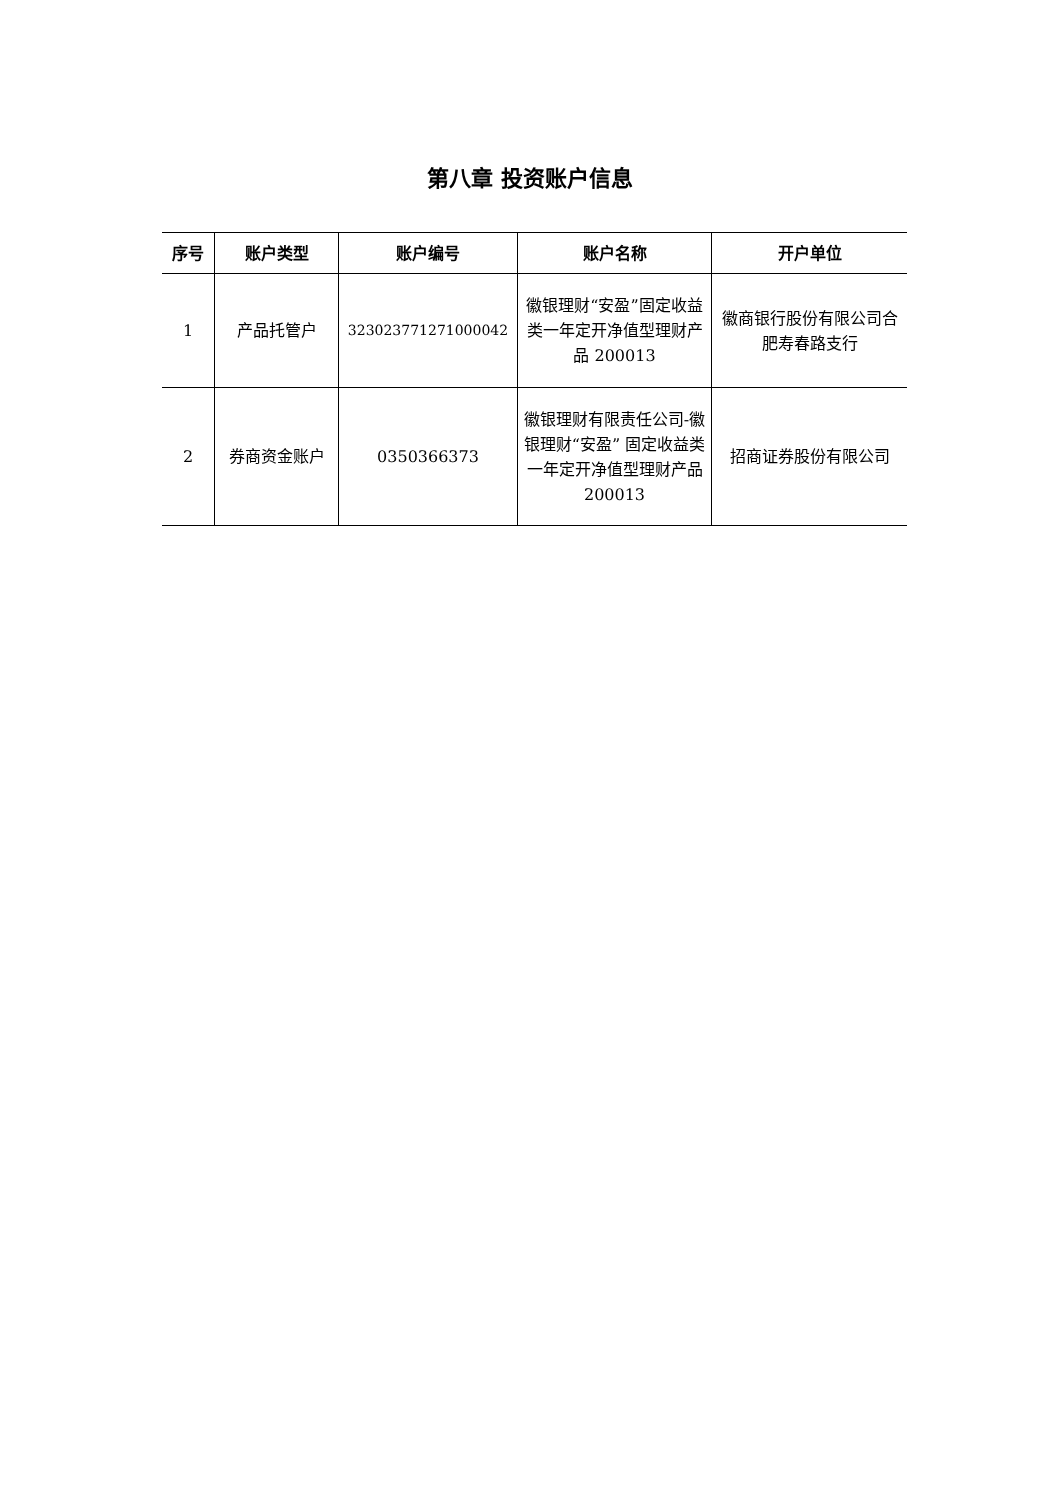第八章 投资账户信息
| 序号 | 账户类型 | 账户编号 | 账户名称 | 开户单位 |
| --- | --- | --- | --- | --- |
| 1 | 产品托管户 | 323023771271000042 | 徽银理财“安盈”固定收益类一年定开净值型理财产品 200013 | 徽商银行股份有限公司合肥寿春路支行 |
| 2 | 券商资金账户 | 0350366373 | 徽银理财有限责任公司-徽银理财“安盈” 固定收益类一年定开净值型理财产品 200013 | 招商证券股份有限公司 |